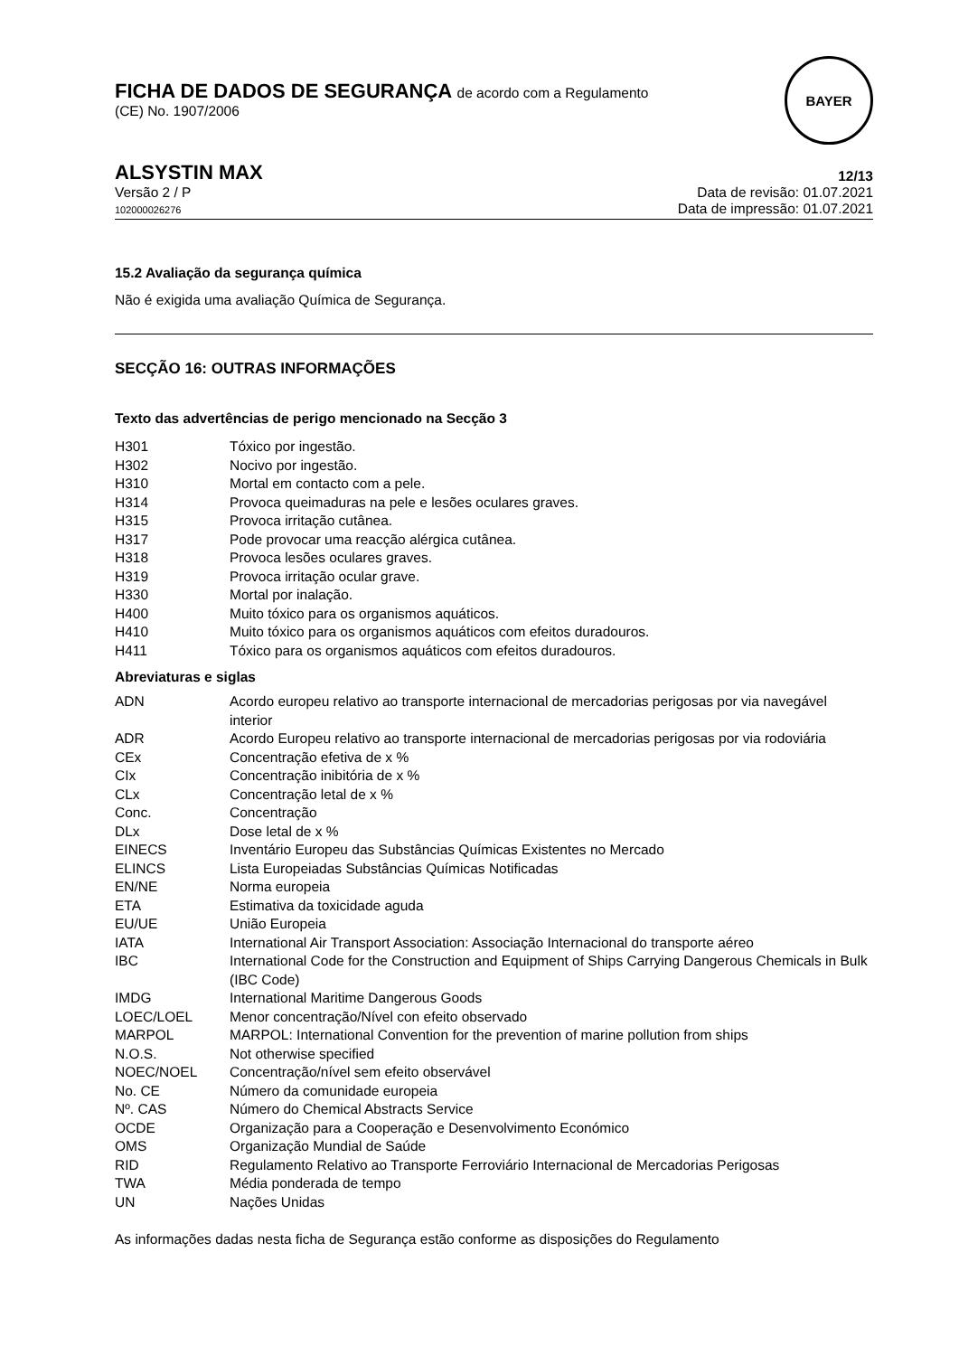FICHA DE DADOS DE SEGURANÇA de acordo com a Regulamento
(CE) No. 1907/2006
BAYER
ALSYSTIN MAX 12/13
Versão 2 / P
102000026276
Data de revisão: 01.07.2021
Data de impressão: 01.07.2021
15.2 Avaliação da segurança química
Não é exigida uma avaliação Química de Segurança.
SECÇÃO 16: OUTRAS INFORMAÇÕES
Texto das advertências de perigo mencionado na Secção 3
| H301 | Tóxico por ingestão. |
| H302 | Nocivo por ingestão. |
| H310 | Mortal em contacto com a pele. |
| H314 | Provoca queimaduras na pele e lesões oculares graves. |
| H315 | Provoca irritação cutânea. |
| H317 | Pode provocar uma reacção alérgica cutânea. |
| H318 | Provoca lesões oculares graves. |
| H319 | Provoca irritação ocular grave. |
| H330 | Mortal por inalação. |
| H400 | Muito tóxico para os organismos aquáticos. |
| H410 | Muito tóxico para os organismos aquáticos com efeitos duradouros. |
| H411 | Tóxico para os organismos aquáticos com efeitos duradouros. |
Abreviaturas e siglas
| ADN | Acordo europeu relativo ao transporte internacional de mercadorias perigosas por via navegável interior |
| ADR | Acordo Europeu relativo ao transporte internacional de mercadorias perigosas por via rodoviária |
| CEx | Concentração efetiva de x % |
| CIx | Concentração inibitória de x % |
| CLx | Concentração letal de x % |
| Conc. | Concentração |
| DLx | Dose letal de x % |
| EINECS | Inventário Europeu das Substâncias Químicas Existentes no Mercado |
| ELINCS | Lista Europeiadas Substâncias Químicas Notificadas |
| EN/NE | Norma europeia |
| ETA | Estimativa da toxicidade aguda |
| EU/UE | União Europeia |
| IATA | International Air Transport Association: Associação Internacional do transporte aéreo |
| IBC | International Code for the Construction and Equipment of Ships Carrying Dangerous Chemicals in Bulk (IBC Code) |
| IMDG | International Maritime Dangerous Goods |
| LOEC/LOEL | Menor concentração/Nível con efeito observado |
| MARPOL | MARPOL: International Convention for the prevention of marine pollution from ships |
| N.O.S. | Not otherwise specified |
| NOEC/NOEL | Concentração/nível sem efeito observável |
| No. CE | Número da comunidade europeia |
| Nº. CAS | Número do Chemical Abstracts Service |
| OCDE | Organização para a Cooperação e Desenvolvimento Económico |
| OMS | Organização Mundial de Saúde |
| RID | Regulamento Relativo ao Transporte Ferroviário Internacional de Mercadorias Perigosas |
| TWA | Média ponderada de tempo |
| UN | Nações Unidas |
As informações dadas nesta ficha de Segurança estão conforme as disposições do Regulamento